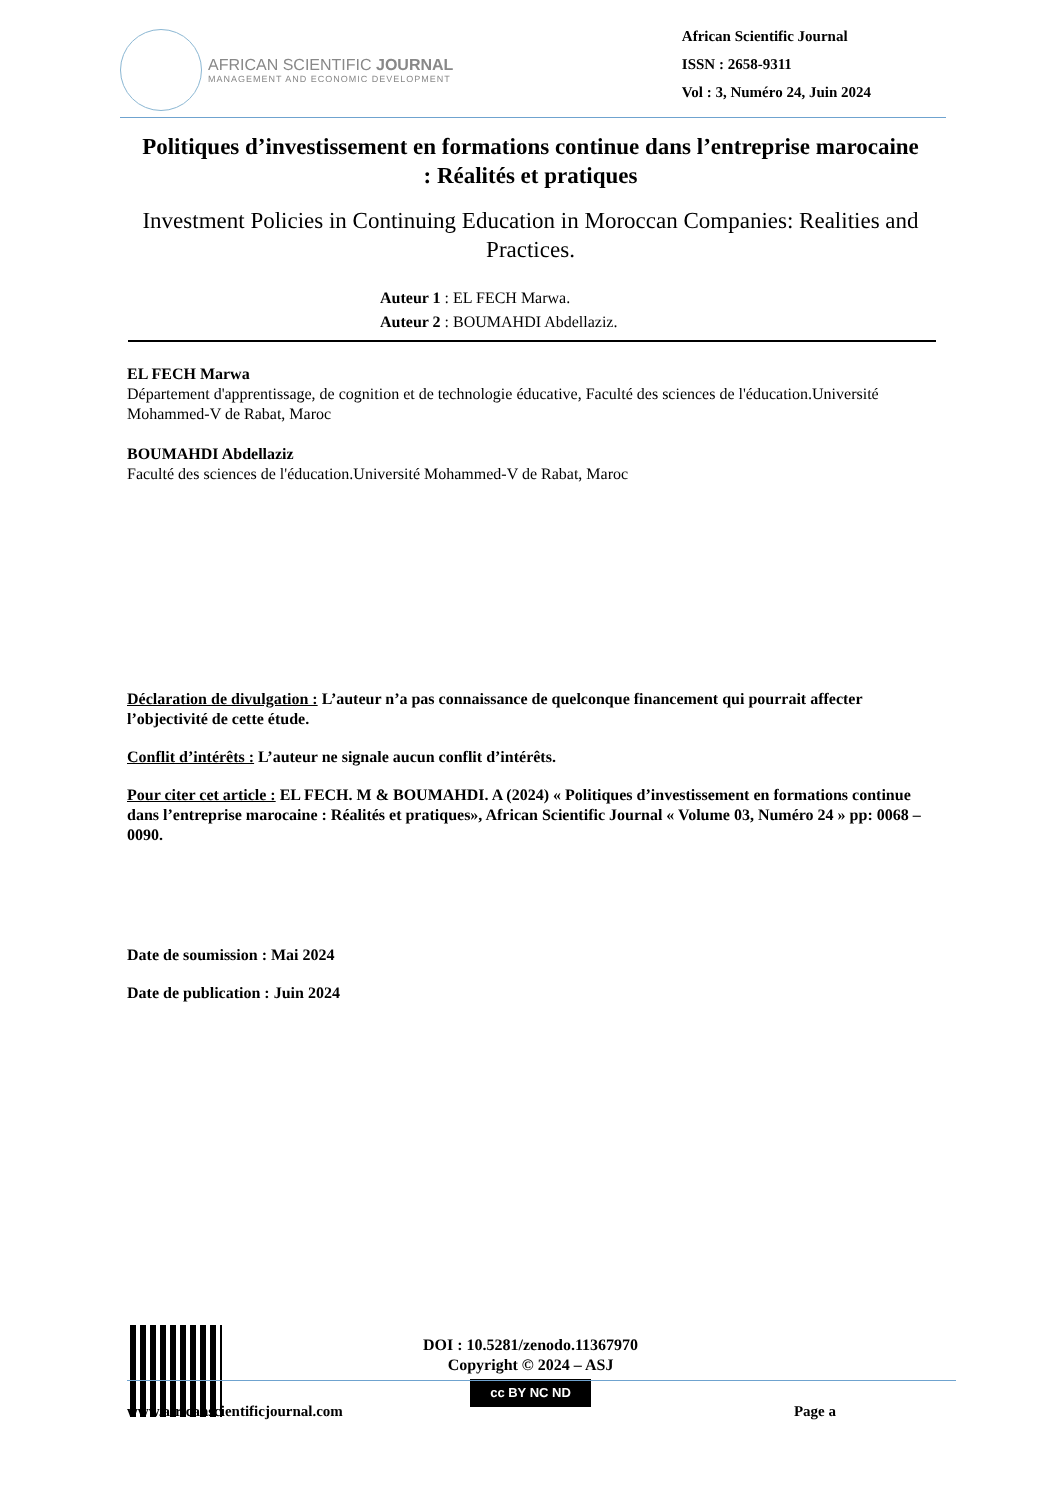AFRICAN SCIENTIFIC JOURNAL
MANAGEMENT AND ECONOMIC DEVELOPMENT
African Scientific Journal
ISSN : 2658-9311
Vol : 3, Numéro 24, Juin 2024
Politiques d’investissement en formations continue dans l’entreprise marocaine : Réalités et pratiques
Investment Policies in Continuing Education in Moroccan Companies: Realities and Practices.
Auteur 1 : EL FECH Marwa.
Auteur 2 : BOUMAHDI Abdellaziz.
EL FECH Marwa
Département d'apprentissage, de cognition et de technologie éducative, Faculté des sciences de l'éducation.Université Mohammed-V de Rabat, Maroc
BOUMAHDI Abdellaziz
Faculté des sciences de l'éducation.Université Mohammed-V de Rabat, Maroc
Déclaration de divulgation : L’auteur n’a pas connaissance de quelconque financement qui pourrait affecter l’objectivité de cette étude.
Conflit d’intérêts : L’auteur ne signale aucun conflit d’intérêts.
Pour citer cet article : EL FECH. M & BOUMAHDI. A (2024) « Politiques d’investissement en formations continue dans l’entreprise marocaine : Réalités et pratiques», African Scientific Journal « Volume 03, Numéro 24 » pp: 0068 – 0090.
Date de soumission : Mai 2024
Date de publication : Juin 2024
DOI : 10.5281/zenodo.11367970
Copyright © 2024 – ASJ
cc BY NC ND
www.africanscientificjournal.com Page a